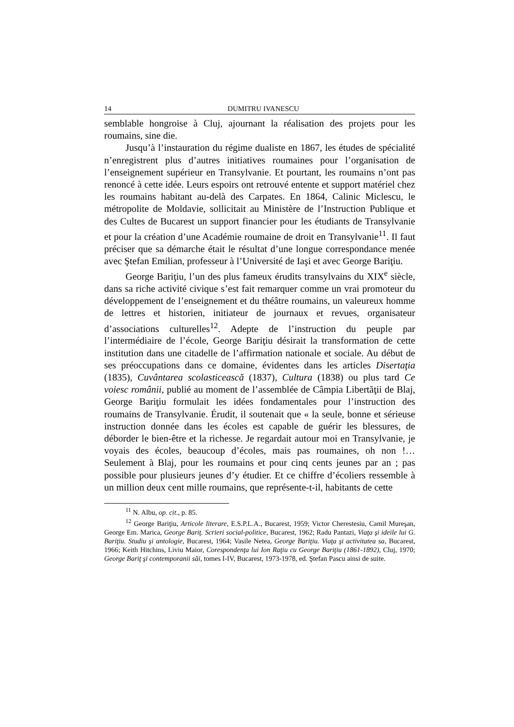14 DUMITRU IVANESCU
semblable hongroise à Cluj, ajournant la réalisation des projets pour les roumains, sine die.
Jusqu’à l’instauration du régime dualiste en 1867, les études de spécialité n’enregistrent plus d’autres initiatives roumaines pour l’organisation de l’enseignement supérieur en Transylvanie. Et pourtant, les roumains n’ont pas renoncé à cette idée. Leurs espoirs ont retrouvé entente et support matériel chez les roumains habitant au-delà des Carpates. En 1864, Calinic Miclescu, le métropolite de Moldavie, sollicitait au Ministère de l’Instruction Publique et des Cultes de Bucarest un support financier pour les étudiants de Transylvanie et pour la création d’une Académie roumaine de droit en Transylvanie<sup>11</sup>. Il faut préciser que sa démarche était le résultat d’une longue correspondance menée avec Ştefan Emilian, professeur à l’Université de Iaşi et avec George Bariţiu.
George Bariţiu, l’un des plus fameux érudits transylvains du XIX<sup>e</sup> siècle, dans sa riche activité civique s’est fait remarquer comme un vrai promoteur du développement de l’enseignement et du théâtre roumains, un valeureux homme de lettres et historien, initiateur de journaux et revues, organisateur d’associations culturelles<sup>12</sup>. Adepte de l’instruction du peuple par l’intermédiaire de l’école, George Bariţiu désirait la transformation de cette institution dans une citadelle de l’affirmation nationale et sociale. Au début de ses préoccupations dans ce domaine, évidentes dans les articles Disertaţia (1835), Cuvântarea scolasticească (1837), Cultura (1838) ou plus tard Ce voiesc românii, publié au moment de l’assemblée de Câmpia Libertăţii de Blaj, George Bariţiu formulait les idées fondamentales pour l’instruction des roumains de Transylvanie. Érudit, il soutenait que « la seule, bonne et sérieuse instruction donnée dans les écoles est capable de guérir les blessures, de déborder le bien-être et la richesse. Je regardait autour moi en Transylvanie, je voyais des écoles, beaucoup d’écoles, mais pas roumaines, oh non !… Seulement à Blaj, pour les roumains et pour cinq cents jeunes par an ; pas possible pour plusieurs jeunes d’y étudier. Et ce chiffre d’écoliers ressemble à un million deux cent mille roumains, que représente-t-il, habitants de cette
<sup>11</sup> N. Albu, op. cit., p. 85.
<sup>12</sup> George Bariţiu, Articole literare, E.S.P.L.A., Bucarest, 1959; Victor Cherestesiu, Camil Mureşan, George Em. Marica, George Bariţ. Scrieri social-politice, Bucarest, 1962; Radu Pantazi, Viaţa şi ideile lui G. Bariţiu. Studiu şi antologie, Bucarest, 1964; Vasile Netea, George Bariţiu. Viaţa şi activitatea sa, Bucarest, 1966; Keith Hitchins, Liviu Maior, Corespondenţa lui Ion Raţiu cu George Bariţiu (1861-1892), Cluj, 1970; George Bariţ şi contemporanii săi, tomes I-IV, Bucarest, 1973-1978, ed. Ştefan Pascu ainsi de suite.